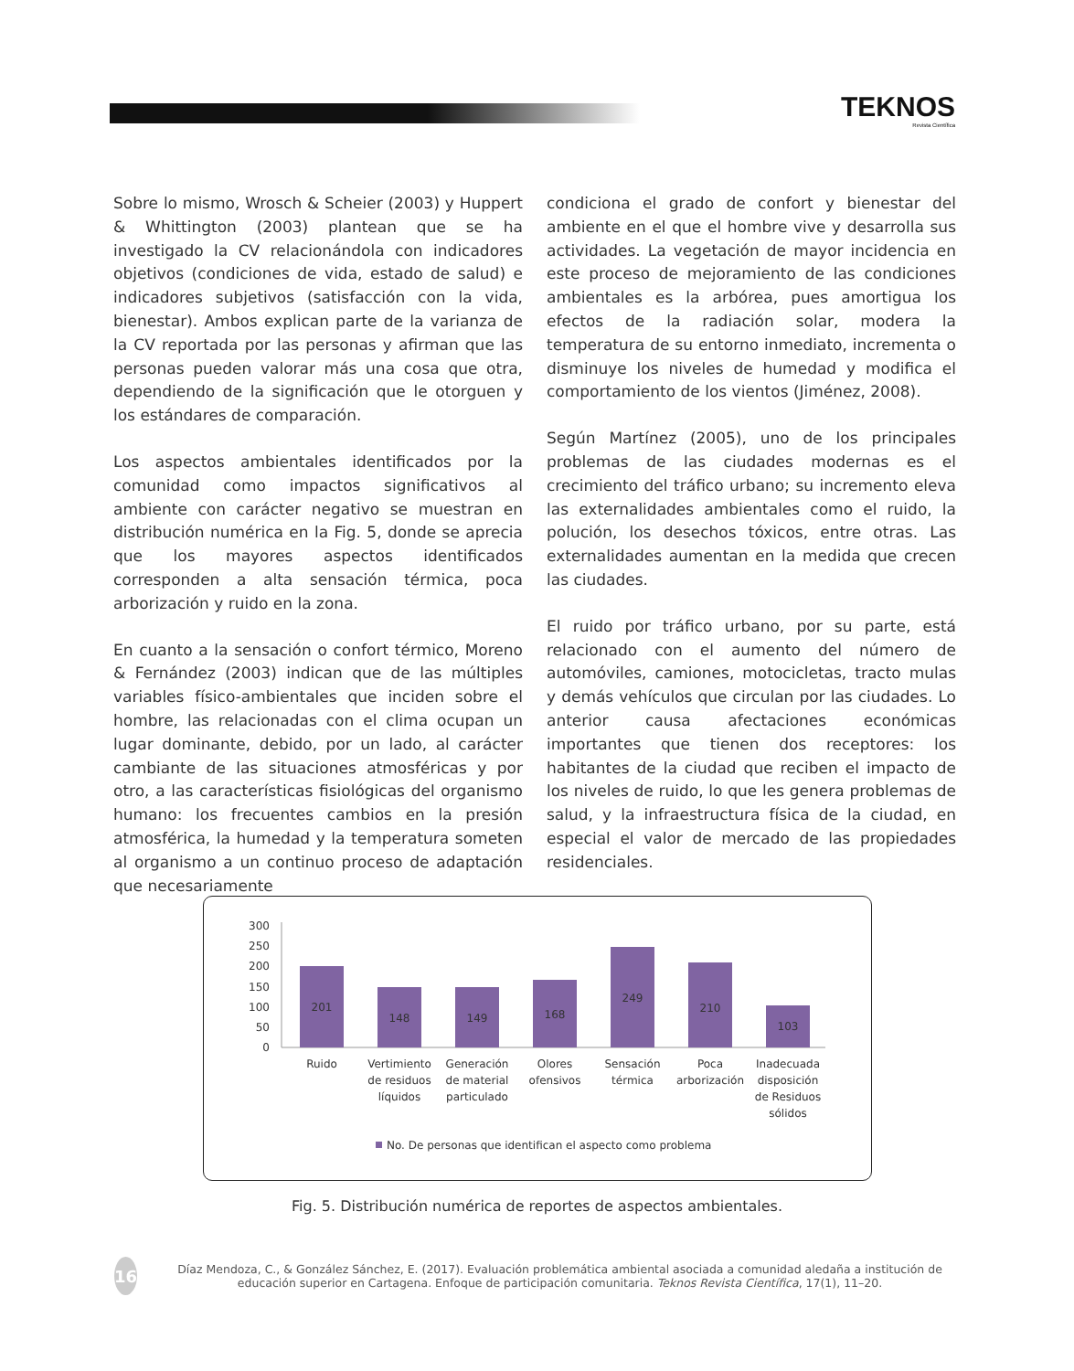TEKNOS
Revista Científica
Sobre lo mismo, Wrosch & Scheier (2003) y Huppert & Whittington (2003) plantean que se ha investigado la CV relacionándola con indicadores objetivos (condiciones de vida, estado de salud) e indicadores subjetivos (satisfacción con la vida, bienestar). Ambos explican parte de la varianza de la CV reportada por las personas y afirman que las personas pueden valorar más una cosa que otra, dependiendo de la significación que le otorguen y los estándares de comparación.
Los aspectos ambientales identificados por la comunidad como impactos significativos al ambiente con carácter negativo se muestran en distribución numérica en la Fig. 5, donde se aprecia que los mayores aspectos identificados corresponden a alta sensación térmica, poca arborización y ruido en la zona.
En cuanto a la sensación o confort térmico, Moreno & Fernández (2003) indican que de las múltiples variables físico-ambientales que inciden sobre el hombre, las relacionadas con el clima ocupan un lugar dominante, debido, por un lado, al carácter cambiante de las situaciones atmosféricas y por otro, a las características fisiológicas del organismo humano: los frecuentes cambios en la presión atmosférica, la humedad y la temperatura someten al organismo a un continuo proceso de adaptación que necesariamente
condiciona el grado de confort y bienestar del ambiente en el que el hombre vive y desarrolla sus actividades. La vegetación de mayor incidencia en este proceso de mejoramiento de las condiciones ambientales es la arbórea, pues amortigua los efectos de la radiación solar, modera la temperatura de su entorno inmediato, incrementa o disminuye los niveles de humedad y modifica el comportamiento de los vientos (Jiménez, 2008).
Según Martínez (2005), uno de los principales problemas de las ciudades modernas es el crecimiento del tráfico urbano; su incremento eleva las externalidades ambientales como el ruido, la polución, los desechos tóxicos, entre otras. Las externalidades aumentan en la medida que crecen las ciudades.
El ruido por tráfico urbano, por su parte, está relacionado con el aumento del número de automóviles, camiones, motocicletas, tracto mulas y demás vehículos que circulan por las ciudades. Lo anterior causa afectaciones económicas importantes que tienen dos receptores: los habitantes de la ciudad que reciben el impacto de los niveles de ruido, lo que les genera problemas de salud, y la infraestructura física de la ciudad, en especial el valor de mercado de las propiedades residenciales.
300
250
200
150
100
50
0
201
148
149
168
249
210
103
Ruido
Vertimiento
de residuos
líquidos
Generación
de material
particulado
Olores
ofensivos
Sensación
térmica
Poca
arborización
Inadecuada
disposición
de Residuos
sólidos
No. De personas que identifican el aspecto como problema
Fig. 5. Distribución numérica de reportes de aspectos ambientales.
16
Díaz Mendoza, C., & González Sánchez, E. (2017). Evaluación problemática ambiental asociada a comunidad aledaña a institución de educación superior en Cartagena. Enfoque de participación comunitaria. Teknos Revista Científica, 17(1), 11–20.